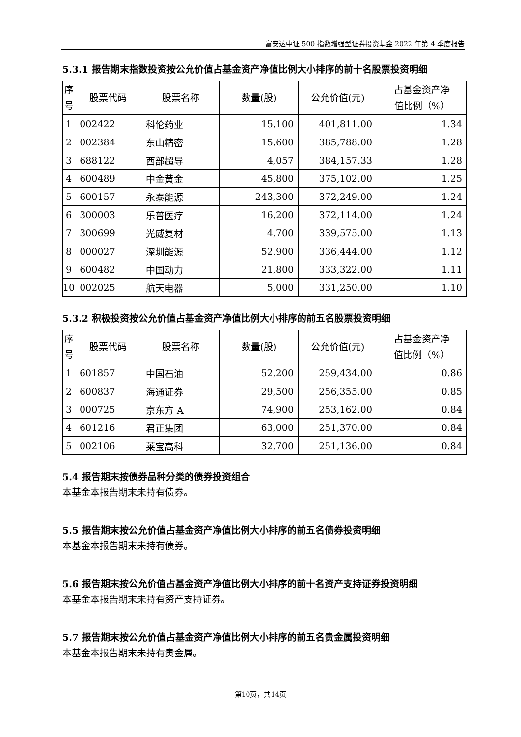富安达中证 500 指数增强型证券投资基金 2022 年第 4 季度报告
5.3.1 报告期末指数投资按公允价值占基金资产净值比例大小排序的前十名股票投资明细
| 序 号 | 股票代码 | 股票名称 | 数量(股) | 公允价值(元) | 占基金资产净 值比例（%） |
| --- | --- | --- | --- | --- | --- |
| 1 | 002422 | 科伦药业 | 15,100 | 401,811.00 | 1.34 |
| 2 | 002384 | 东山精密 | 15,600 | 385,788.00 | 1.28 |
| 3 | 688122 | 西部超导 | 4,057 | 384,157.33 | 1.28 |
| 4 | 600489 | 中金黄金 | 45,800 | 375,102.00 | 1.25 |
| 5 | 600157 | 永泰能源 | 243,300 | 372,249.00 | 1.24 |
| 6 | 300003 | 乐普医疗 | 16,200 | 372,114.00 | 1.24 |
| 7 | 300699 | 光威复材 | 4,700 | 339,575.00 | 1.13 |
| 8 | 000027 | 深圳能源 | 52,900 | 336,444.00 | 1.12 |
| 9 | 600482 | 中国动力 | 21,800 | 333,322.00 | 1.11 |
| 10 | 002025 | 航天电器 | 5,000 | 331,250.00 | 1.10 |
5.3.2 积极投资按公允价值占基金资产净值比例大小排序的前五名股票投资明细
| 序 号 | 股票代码 | 股票名称 | 数量(股) | 公允价值(元) | 占基金资产净 值比例（%） |
| --- | --- | --- | --- | --- | --- |
| 1 | 601857 | 中国石油 | 52,200 | 259,434.00 | 0.86 |
| 2 | 600837 | 海通证券 | 29,500 | 256,355.00 | 0.85 |
| 3 | 000725 | 京东方 A | 74,900 | 253,162.00 | 0.84 |
| 4 | 601216 | 君正集团 | 63,000 | 251,370.00 | 0.84 |
| 5 | 002106 | 莱宝高科 | 32,700 | 251,136.00 | 0.84 |
5.4 报告期末按债券品种分类的债券投资组合
本基金本报告期末未持有债券。
5.5 报告期末按公允价值占基金资产净值比例大小排序的前五名债券投资明细
本基金本报告期末未持有债券。
5.6 报告期末按公允价值占基金资产净值比例大小排序的前十名资产支持证券投资明细
本基金本报告期末未持有资产支持证券。
5.7 报告期末按公允价值占基金资产净值比例大小排序的前五名贵金属投资明细
本基金本报告期末未持有贵金属。
第10页，共14页